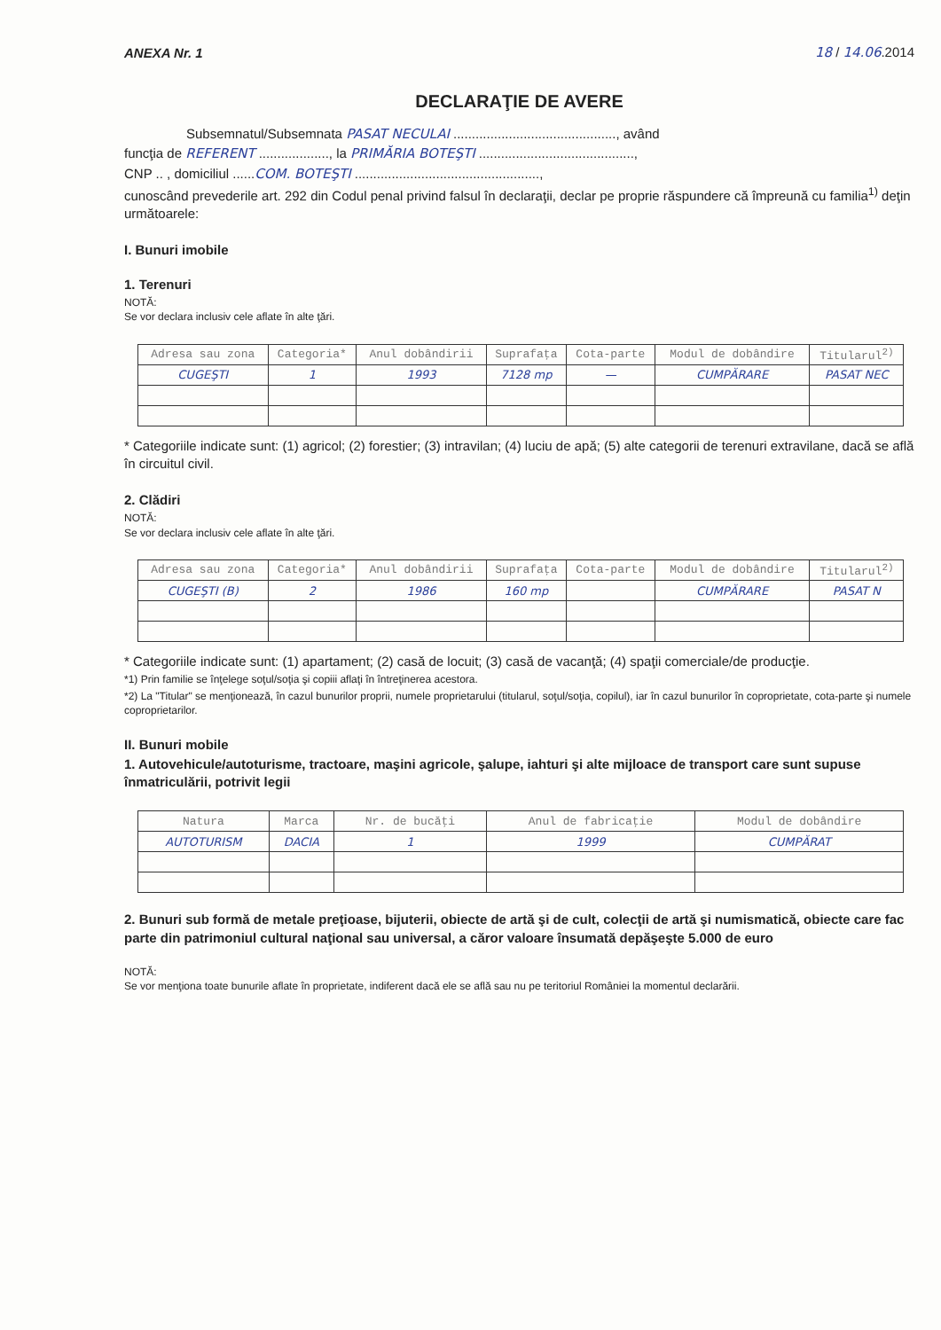ANEXA Nr. 1 18 / 14.06.2014
DECLARAŢIE DE AVERE
Subsemnatul/Subsemnata PASAT NECULAI ............................................, având
funcţia de REFERENT ..................., la PRIMĂRIA BOTEŞTI ..........................................,
CNP .. , domiciliul ......COM. BOTEŞTI ..................................................,
cunoscând prevederile art. 292 din Codul penal privind falsul în declaraţii, declar pe proprie răspundere că împreună cu familia<sup>1)</sup> deţin următoarele:
I. Bunuri imobile
1. Terenuri
NOTĂ:
Se vor declara inclusiv cele aflate în alte ţări.
| Adresa sau zona | Categoria* | Anul dobândirii | Suprafaţa | Cota-parte | Modul de dobândire | Titularul<sup>2)</sup> |
| --- | --- | --- | --- | --- | --- | --- |
| CUGEŞTI | 1 | 1993 | 7128 mp | — | CUMPĂRARE | PASAT NEC |
* Categoriile indicate sunt: (1) agricol; (2) forestier; (3) intravilan; (4) luciu de apă; (5) alte categorii de terenuri extravilane, dacă se află în circuitul civil.
2. Clădiri
NOTĂ:
Se vor declara inclusiv cele aflate în alte ţări.
| Adresa sau zona | Categoria* | Anul dobândirii | Suprafaţa | Cota-parte | Modul de dobândire | Titularul<sup>2)</sup> |
| --- | --- | --- | --- | --- | --- | --- |
| CUGEŞTI (B) | 2 | 1986 | 160 mp | | CUMPĂRARE | PASAT N |
* Categoriile indicate sunt: (1) apartament; (2) casă de locuit; (3) casă de vacanţă; (4) spaţii comerciale/de producţie.
*1) Prin familie se înţelege soţul/soţia şi copiii aflaţi în întreţinerea acestora.
*2) La "Titular" se menţionează, în cazul bunurilor proprii, numele proprietarului (titularul, soţul/soţia, copilul), iar în cazul bunurilor în coproprietate, cota-parte şi numele coproprietarilor.
II. Bunuri mobile
1. Autovehicule/autoturisme, tractoare, maşini agricole, şalupe, iahturi şi alte mijloace de transport care sunt supuse înmatriculării, potrivit legii
| Natura | Marca | Nr. de bucăţi | Anul de fabricaţie | Modul de dobândire |
| --- | --- | --- | --- | --- |
| AUTOTURISM | DACIA | 1 | 1999 | CUMPĂRAT |
2. Bunuri sub formă de metale preţioase, bijuterii, obiecte de artă şi de cult, colecţii de artă şi numismatică, obiecte care fac parte din patrimoniul cultural naţional sau universal, a căror valoare însumată depăşeşte 5.000 de euro
NOTĂ:
Se vor menţiona toate bunurile aflate în proprietate, indiferent dacă ele se află sau nu pe teritoriul României la momentul declarării.